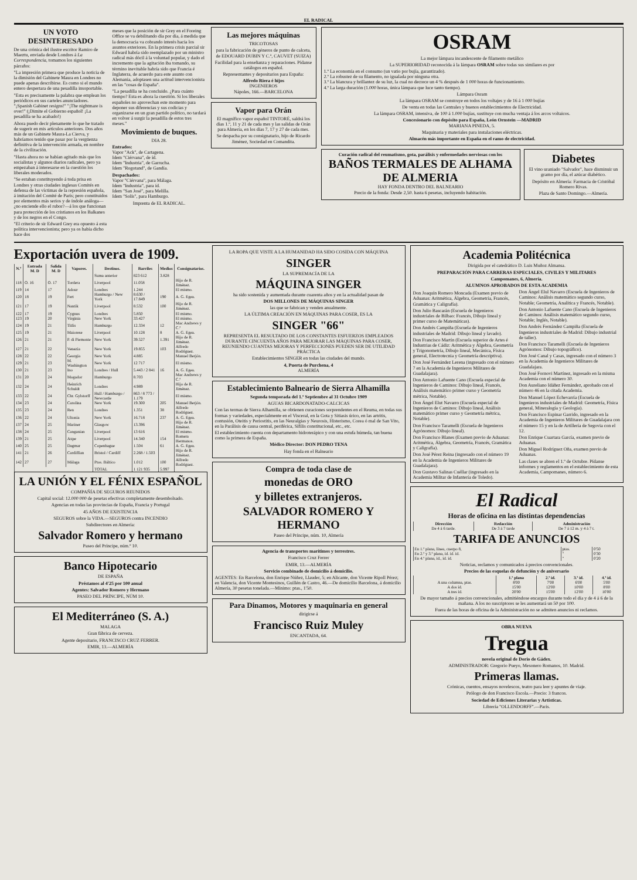EL RADICAL
UN VOTO DESINTERESADO
De una crónica del ilustre escritor Ramiro de Maeztu, enviada desde Londres á La Correspondencia, tomamos los siguientes párrafos:
"La impresión primera que produce la noticia de la dimisión del Gabinete Maura en Londres no puede apenas describirse. Es como si el mundo entero despertara de una pesadilla insoportable.
"Esta es precisamente la palabra que emplean los periódicos en sus carteles anunciadores. "¡Spanish Gabinet resigns!" "¡The nightmare is over!" (¡Dimite el Gobierno español! ¡La pesadilla se ha acabado!)
Ahora puedo decir plenamente lo que he tratado de sugerir en mis artículos anteriores. Dos años más de un Gabinete Maura-La Cierva, y habríamos tenido que pasar por la vergüenza definitiva de la intervención armada, en nombre de la civilización.
"Hasta ahora no se habían agitado más que los socialistas y algunos diarios radicales, pero ya empezaban á interesarse en la cuestión los liberales moderados.
"Se estaban constituyendo á toda prisa en Londres y otras ciudades inglesas Comités en defensa de las víctimas de la represión española, á imitación del Comité de París; pero constituidos por elementos más serios y de índole análoga—¿no enciende ello el rubor?—á los que funcionan para protección de los cristianos en los Balkanes y de los negros en el Congo.
"El criterio de sir Edward Grey era opuesto á esta política intervencionista; pero ya os había dicho hace dos
meses que la posición de sir Grey en el Foreing Office se va debilitando día por día, á medida que la democracia va cobrando interés hacia los asuntos exteriores. En la primera crisis parcial sir Edward habría sido reemplazado por un ministro radical más dócil á la voluntad popular, y dado el incremento que la agitación iba tomando, su término inevitable habría sido que Francia é Inglaterra, de acuerdo para este asunto con Alemania, adoptasen una actitud intervencionista en las "cosas de España".
"La pesadilla se ha concluido. ¿Para cuánto tiempo? Esta es ahora la cuestión. Si los liberales españoles no aprovechan este momento para deponer sus diferencias y sus codicias y organizarse en un gran partido político, no tardará en volver á surgir la pesadilla de estos tres meses."
Movimiento de buques.
DIA 28.
Entrados:
Vapor "Ack", de Cartagena.
Idem "Ciérvana", de íd.
Idem "Industria", de Garrucha.
Idem "Rogotand", de Gandía.
Despachados:
Vapor "Ciérvana", para Málaga.
Idem "Industria", para íd.
Idem "San José", para Melilla.
Idem "Solís", para Hamburgo.
Imprenta de EL RADICAL.
Las mejores máquinas
TRICOTOSAS
para la fabricación de géneros de punto de calceta, de EDOUARD DUBIN Y C.ª, CAUVET (SUIZA)
Facilidad para la enseñanza y reparaciones. Pídanse catálogos en español.
Representantes y depositarios para España:
Alfredo Riera é hijos
INGENIEROS
Nápoles, 166.—BARCELONA
Vapor para Orán
El magnífico vapor español TINTORÉ, saldrá los días 1.º, 11 y 21 de cada mes y las salidas de Orán para Almería, en los días 7, 17 y 27 de cada mes.
Se despacha por su consignatario, hijo de Ricardo Jiménez, Sociedad en Comandita.
OSRAM
La mejor lámpara incandescente de filamento metálico
La SUPERIORIDAD reconocida á la lámpara OSRAM sobre todas sus similares es por
1.º La economía en el consumo (un vatio por bujía, garantizado).
2.º La robustez de su filamento, no igualada por ninguna otra.
3.º La blancura y brillantez de su luz, la cual no decrece un 4 % después de 1 000 horas de funcionamiento.
4.º La larga duración (1.000 horas, única lámpara que luce tanto tiempo).
Lámpara Osram
La lámpara OSRAM se construye en todos los voltajes y de 16 á 1 000 bujías
De venta en todas las Centrales y buenos establecimientos de Electricidad.
La lámpara OSRAM, intensiva, de 100 á 1.000 bujías, sustituye con mucha ventaja á los arcos voltaicos.
Concesionario con depósito para España, León Ornstein —MADRID
MARIANA PINEDA, 5.
Maquinaria y materiales para instalaciones eléctricas.
Almacén más importante en España en el ramo de electricidad.
Curación radical del reumatismo, gota, parálisis y enfermedades nerviosas con los
BAÑOS TERMALES DE ALHAMA DE ALMERIA
HAY FONDA DENTRO DEL BALNEARIO
Precio de la fonda: Desde 2,50. hasta 6 pesetas, incluyendo habitación.
Diabetes
El vino uraniado "Salvador", hace disminuir un gramo por día, el azúcar diabético.
Depósito en Almería: Farmacia de Cristóbal Romero Rivas.
Plaza de Santo Domingo.—Almería.
Exportación uvera de 1909.
| N.º | Entrada M. D | Salida M. D | Vapores. | Destinos. | Barriles | Medios | Consignatarios. |
| --- | --- | --- | --- | --- | --- | --- | --- |
| | | | | Suma anterior | 823 612 | 3.828 | |
| 118 | O. 16 | O. 17 | Tordera | Liverpool | 11.058 | | Hijo de R. Jiménez. |
| 119 | 14 | 17 | Adour | Londres | 1.244 | | El mismo. |
| 120 | 18 | 19 | Fert | Hamburgo / New York | 8.630 / 17.849 | 190 | A. G. Egea. |
| 121 | 17 | 19 | Nantik | Liverpool | 8.532 | 100 | Hijo de R. Jiménez. |
| 122 | 17 | 19 | Cygnus | Londres | 5.850 | | El mismo. |
| 123 | 19 | 20 | Virginia | New York | 33.427 | | El mismo. |
| 124 | 19 | 21 | Titlis | Hamburgo | 12.334 | 12 | Mac Andrews y C.ª |
| 125 | 19 | 21 | Maiorese | Liverpool | 10.128 | 8 | A. G. Egea. |
| 126 | 21 | 21 | P. di Piemonte | New York | 39.527 | 1.391 | Hijo de R. Jiménez. |
| 127 | 21 | 22 | Venezia | New York | 19.855 | 103 | Alfredo Rodríguez. |
| 128 | 22 | 22 | Georgia | New York | 4.885 | | Manuel Berjón. |
| 129 | 21 | 23 | M. Washington | New York | 12 717 | | El mismo. |
| 130 | 21 | 23 | Ino | Londres / Hull | 5.443 / 2 841 | 16 | A. G. Egea. |
| 131 | 20 | 24 | Mogador | Hamburgo | 8.703 | | Mac Andrews y C.ª |
| 132 | 24 | 24 | Heinrich Schuldt | Londres | 4.989 | | Hijo de R. Jiménez. |
| 133 | 22 | 24 | Chr. Gylstorff | Hull / Hamburgo / Newcastle | 863 / 8 773 / 1.179 | | El mismo. |
| 134 | 23 | 24 | Carolina | New York | 19.300 | 205 | Manuel Berjón. |
| 135 | 23 | 24 | Ren | Londres | 1.351 | 38 | Alfredo Rodríguez. |
| 136 | 22 | 24 | Ultonia | New York | 16.718 | 237 | A. G. Egea. |
| 137 | 24 | 25 | Mariner | Glasgow | 13.396 | | Hijo de R. Jiménez. |
| 138 | 24 | 25 | Canganian | Liverpool | 13 616 | | El mismo. |
| 139 | 21 | 25 | Axpe | Liverpool | 14.340 | 154 | Romera Hermanos. |
| 140 | 25 | 25 | Dagmar | Copenhague | 1.504 | 61 | A. G. Egea. |
| 141 | 21 | 26 | Cardiffian | Bristol / Cardiff | 2.268 / 1.503 | | Hijo de R. Jiménez. |
| 142 | 27 | 27 | Málaga | Ptos. Báltico | 1.012 | 100 | Alfredo Rodríguez. |
| | | | | TOTAL | 1 121 935 | 5.997 | |
LA UNIÓN Y EL FÉNIX ESPAÑOL
COMPAÑÍA DE SEGUROS REUNIDOS
Capital social: 12.000 000 de pesetas efectivas completamente desembolsado.
Agencias en todas las provincias de España, Francia y Portugal
45 AÑOS DE EXISTENCIA
SEGUROS sobre la VIDA.—SEGUROS contra INCENDIO
Subdirectores en Almería:
Salvador Romero y hermano
Paseo del Príncipe, núm.º 10.
Banco Hipotecario
DE ESPAÑA
Préstamos al 4'25 por 100 anual
Agentes: Salvador Romero y Hermano
PASEO DEL PRÍNCIPE, NÚM 10.
El Mediterráneo (S. A.)
MALAGA
Gran fábrica de cerveza.
Agente depositario, FRANCISCO CRUZ FERRER.
EMIR, 13.—ALMERÍA
LA ROPA QUE VISTE A LA HUMANIDAD HA SIDO COSIDA CON MÁQUINA
SINGER
LA SUPREMACÍA DE LA
MÁQUINA SINGER
ha sido sostenida y aumentada durante cuarenta años y en la actualidad pasan de
DOS MILLONES DE MÁQUINAS SINGER
las que se fabrican y venden anualmente.
LA ÚLTIMA CREACIÓN EN MÁQUINAS PARA COSER, ES LA
SINGER "66"
REPRESENTA EL RESULTADO DE LOS CONSTANTES ESFUERZOS EMPLEADOS DURANTE CINCUENTA AÑOS PARA MEJORAR LAS MÁQUINAS PARA COSER, REUNIENDO CUANTAS MEJORAS Y PERFECCIONES PUEDEN SER DE UTILIDAD PRÁCTICA
Establecimientos SINGER en todas las ciudades del mundo.
4, Puerta de Purchena, 4
ALMERÍA
Establecimiento Balneario de Sierra Alhamilla
Segunda temporada del 1.º Septiembre al 31 Octubre 1909
AGUAS BICARDONATADO-CALCICAS
Con las termas de Sierra Alhamilla, se obtienen curaciones sorprendentes en el Reuma, en todas sus formas y variedades, especialmente en el Visceral, en la Gota y Sitiasis úrico, en las artritis, contusión, Oteitis y Periostitis, en las Neuralgias y Neurosis, Histerismo, Corea ó mal de San Vito, en la Parálisis de causa central, periférica, Sífilis constitucional, etc., etc.
El establecimiento cuenta con departamento hidroterápico y con una estufa húmeda, tan buena como la primera de España.
Médico Director: DON PEDRO TENA
Hay fonda en el Balneario
Compra de toda clase de
monedas de ORO
y billetes extranjeros.
SALVADOR ROMERO Y HERMANO
Paseo del Príncipe, núm. 10, Almería
Agencia de transportes marítimos y terrestres.
Francisco Cruz Ferrer
EMIR, 13.—ALMERÍA
Servicio combinado de domicilio á domicilio.
AGENTES: En Barcelona, don Enrique Núñez, Llauder, 5; en Alicante, don Vicente Ripoll Pérez; en Valencia, don Vicente Montesinos, Guillén de Castro, 46.—De domicilio Barcelona, á domicilio Almería, 30 pesetas tonelada.—Mínimo: ptas., 1'50.
Para Dinamos, Motores y maquinaria en general
dirigirse á
Francisco Ruiz Muley
ENCANTADA, 64.
Academia Politécnica
Dirigida por el catedrático D. Luis Muñoz Almansa.
PREPARACIÓN PARA CARRERAS ESPECIALES, CIVILES Y MILITARES
Campomanes, 6, Almería.
ALUMNOS APROBADOS DE ESTA ACADEMIA
Don Joaquín Romero Moncada (Examen previo de Aduanas: Aritmética, Álgebra, Geometría, Francés, Gramática y Caligrafía).
Don Julio Bascarán (Escuela de Ingenieros industriales de Bilbao: Francés, Dibujo lineal y primer curso de Matemáticas).
Don Andrés Campiña (Escuela de Ingenieros industriales de Madrid: Dibujo lineal y lavado).
Don Francisco Martín (Escuela superior de Artes é Industrias de Cádiz: Aritmética y Álgebra, Geometría y Trigonometría, Dibujo lineal, Mecánica, Física general, Electrotecnia y Geometría descriptiva).
Don José Fernández Lerena (ingresado con el número 7 en la Academia de Ingenieros Militares de Guadalajara).
Don Antonio Lafuente Cano (Escuela especial de Ingenieros de Caminos: Dibujo lineal, Francés, Análisis matemático primer curso y Geometría métrica, Notable).
Don Ángel Elut Navarro (Escuela especial de Ingenieros de Caminos: Dibujo lineal, Análisis matemático primer curso y Geometría métrica, Notable).
Don Francisco Taramelli (Escuela de Ingenieros Agrónomos: Dibujo lineal).
Don Francisco Blanes (Examen previo de Aduanas: Aritmética, Álgebra, Geometría, Francés, Gramática y Caligrafía).
Don José Pérez Reina (ingresado con el número 19 en la Academia de Ingenieros Militares de Guadalajara).
Don Gustavo Salinas Cuéllar (ingresado en la Academia Militar de Infantería de Toledo).
Don Ángel Elul Navarro (Escuela de Ingenieros de Caminos: Análisis matemático segundo curso, Notable; Geometría, Analítica y Francés, Notable).
Don Antonio Lafuente Cano (Escuela de Ingenieros de Caminos: Análisis matemático segundo curso, Notable; Inglés, Notable).
Don Andrés Fernández Campiña (Escuela de Ingenieros industriales de Madrid: Dibujo industrial de taller).
Don Francisco Taramelli (Escuela de Ingenieros Agrónomos: Dibujo topográfico).
Don José Canal y Casas, ingresado con el número 3 en la Academia de Ingenieros Militares de Guadalajara.
Don José Fornovi Martínez, ingresado en la misma Academia con el número 30.
Don Aureliano Idáñez Fernández, aprobado con el número 46 en la citada Academia.
Don Manuel López Echevarría (Escuela de Ingenieros industriales de Madrid: Geometría, Física general, Mineralogía y Geología).
Don Francisco Espinar Garrido, ingresado en la Academia de Ingenieros Militares de Guadalajara con el número 15 y en la de Artillería de Segovia con el 12.
Don Enrique Cuartara García, examen previo de Aduanas.
Don Miguel Rodríguez Oña, examen previo de Aduanas.
Las clases se abren el 1.º de Octubre. Pídanse informes y reglamentos en el establecimiento de esta Academia, Campomanes, número 6.
El Radical
Horas de oficina en las distintas dependencias
| Dirección | Redacción | Administración |
| --- | --- | --- |
| De 4 á 6 tarde. | De 3 á 7 tarde | De 7 á 12 m. y 4 á 7 t. |
TARIFA DE ANUNCIOS
| En 1.ª plana, línea, cuerpo 8, | ptas. | 0'50 |
| En 2.ª y 3.ª plana, íd. íd. íd. | " | 0'30 |
| En 4.ª plana, íd., íd. íd. | " | 0'20 |
Noticias, reclamos y comunicados á precios convencionales.
Precios de las esquelas de defunción y de aniversario
| | 1.ª plana | 2.ª íd. | 3.ª íd. | 4.ª íd. |
| --- | --- | --- | --- | --- |
| A una columna, ptas. | 8'00 | 7'00 | 6'00 | 5'00 |
| A dos íd. | 15'00 | 12'00 | 10'00 | 8'00 |
| A tres íd. | 20'00 | 15'00 | 12'00 | 10'00 |
De mayor tamaño á precios convencionales, admitiéndose encargos durante todo el día y de 4 á 6 de la mañana. A los no suscriptores se les aumentará un 50 por 100.
Fuera de las horas de oficina de la Administración no se admiten anuncios ni reclamos.
OBRA NUEVA
Tregua
novela original de Dorio de Gádex.
ADMINISTRADOR: Gregorio Pueyo, Mesonero Romanos, 10. Madrid.
Primeras llamas.
Crónicas, cuentos, ensayos novelescos, teatro para leer y apuntes de viaje.
Prólogo de don Francisco Escola.—Precio: 3 francos.
Sociedad de Ediciones Literarias y Artísticas.
Librería "OLLENDORFF".—París.